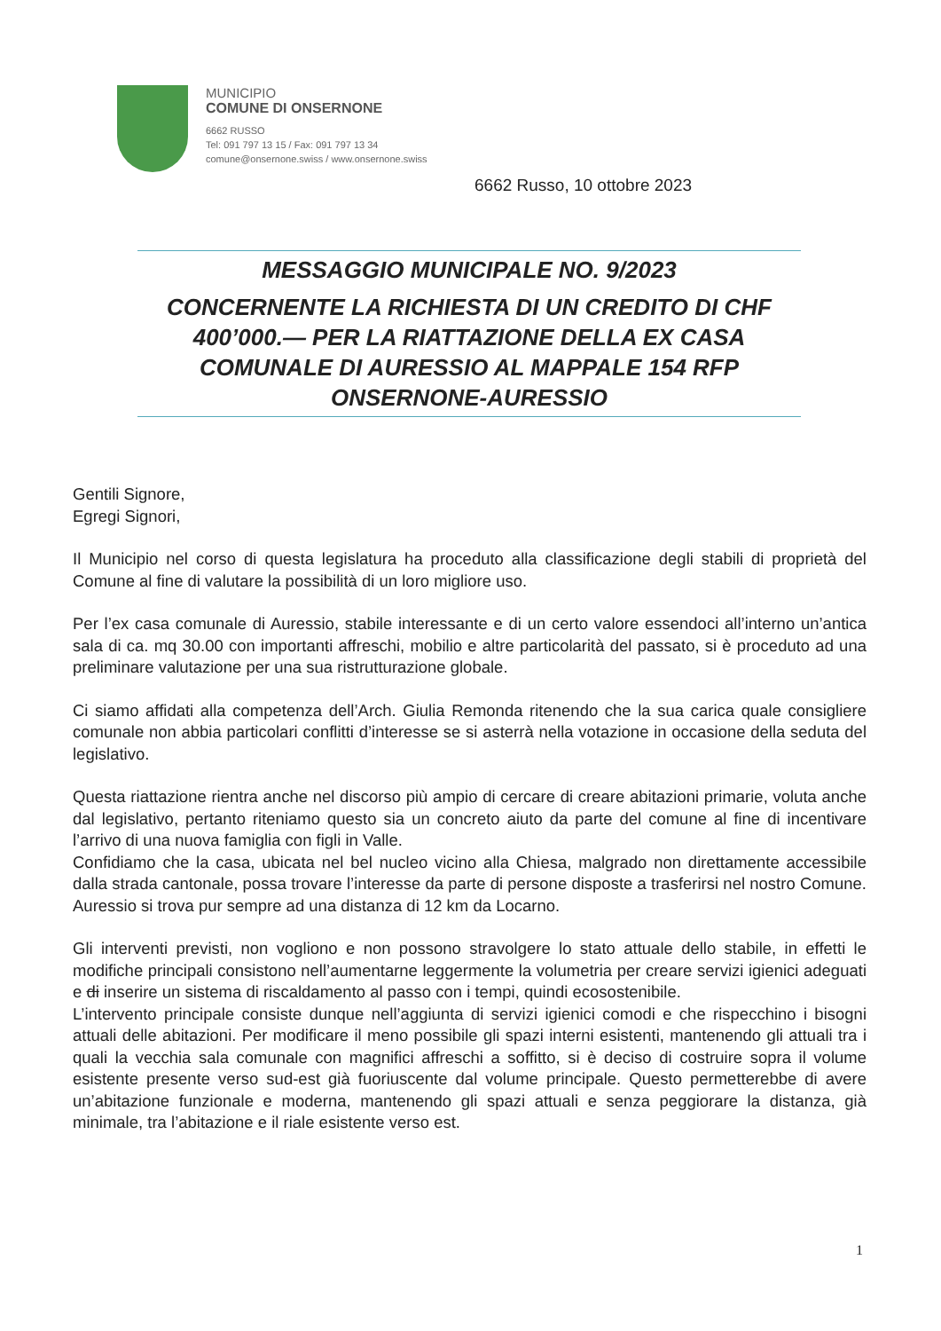MUNICIPIO
COMUNE DI ONSERNONE
6662 RUSSO
Tel: 091 797 13 15 / Fax: 091 797 13 34
comune@onsernone.swiss / www.onsernone.swiss
6662 Russo, 10 ottobre 2023
MESSAGGIO MUNICIPALE NO. 9/2023
CONCERNENTE LA RICHIESTA DI UN CREDITO DI CHF 400’000.— PER LA RIATTAZIONE DELLA EX CASA COMUNALE DI AURESSIO AL MAPPALE 154 RFP ONSERNONE-AURESSIO
Gentili Signore,
Egregi Signori,
Il Municipio nel corso di questa legislatura ha proceduto alla classificazione degli stabili di proprietà del Comune al fine di valutare la possibilità di un loro migliore uso.
Per l’ex casa comunale di Auressio, stabile interessante e di un certo valore essendoci all’interno un’antica sala di ca. mq 30.00 con importanti affreschi, mobilio e altre particolarità del passato, si è proceduto ad una preliminare valutazione per una sua ristrutturazione globale.
Ci siamo affidati alla competenza dell’Arch. Giulia Remonda ritenendo che la sua carica quale consigliere comunale non abbia particolari conflitti d’interesse se si asterrà nella votazione in occasione della seduta del legislativo.
Questa riattazione rientra anche nel discorso più ampio di cercare di creare abitazioni primarie, voluta anche dal legislativo, pertanto riteniamo questo sia un concreto aiuto da parte del comune al fine di incentivare l’arrivo di una nuova famiglia con figli in Valle.
Confidiamo che la casa, ubicata nel bel nucleo vicino alla Chiesa, malgrado non direttamente accessibile dalla strada cantonale, possa trovare l’interesse da parte di persone disposte a trasferirsi nel nostro Comune. Auressio si trova pur sempre ad una distanza di 12 km da Locarno.
Gli interventi previsti, non vogliono e non possono stravolgere lo stato attuale dello stabile, in effetti le modifiche principali consistono nell’aumentarne leggermente la volumetria per creare servizi igienici adeguati e di inserire un sistema di riscaldamento al passo con i tempi, quindi ecosostenibile.
L’intervento principale consiste dunque nell’aggiunta di servizi igienici comodi e che rispecchino i bisogni attuali delle abitazioni. Per modificare il meno possibile gli spazi interni esistenti, mantenendo gli attuali tra i quali la vecchia sala comunale con magnifici affreschi a soffitto, si è deciso di costruire sopra il volume esistente presente verso sud-est già fuoriuscente dal volume principale. Questo permetterebbe di avere un’abitazione funzionale e moderna, mantenendo gli spazi attuali e senza peggiorare la distanza, già minimale, tra l’abitazione e il riale esistente verso est.
1